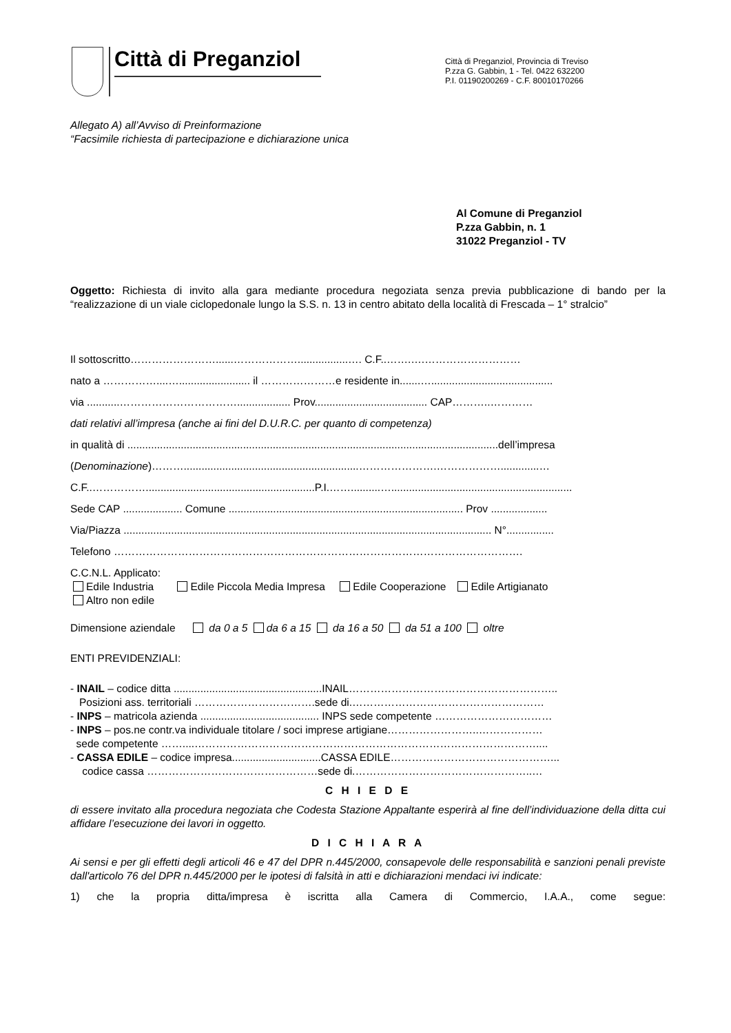Città di Preganziol
Città di Preganziol, Provincia di Treviso
P.zza G. Gabbin, 1 - Tel. 0422 632200
P.I. 01190200269 - C.F. 80010170266
Allegato A) all’Avviso di Preinformazione
“Facsimile richiesta di partecipazione e dichiarazione unica
Al Comune di Preganziol
P.zza Gabbin, n. 1
31022 Preganziol - TV
Oggetto: Richiesta di invito alla gara mediante procedura negoziata senza previa pubblicazione di bando per la “realizzazione di un viale ciclopedonale lungo la S.S. n. 13 in centro abitato della località di Frescada – 1° stralcio”
Il sottoscritto……………………......……………….................…. C.F..…….….………………………
nato a ……………....…........................ il …………………e residente in.......….........................................
via ...........…………………………….................. Prov...................................... CAP………..…………
dati relativi all’impresa (anche ai fini del D.U.R.C. per quanto di competenza)
in qualità di .............................................................................................................................dell’impresa
(Denominazione)………...........................................................………………….……………….............…
C.F..…………….........................................................P.I.……..........….............................................................
Sede CAP .................... Comune ............................................................................... Prov ...................
Via/Piazza ............................................................................................................................ N°................
Telefono …………………………………………………………………………………………………….
C.C.N.L. Applicato:
Edile Industria Edile Piccola Media Impresa Edile Cooperazione Edile Artigianato
Altro non edile
Dimensione aziendale da 0 a 5 da 6 a 15 da 16 a 50 da 51 a 100 oltre
ENTI PREVIDENZIALI:
- INAIL – codice ditta ..................................................INAIL…………………………………………………..
Posizioni ass. territoriali …………………………….sede di.………………………………………………
- INPS – matricola azienda ........................................ INPS sede competente ……………………………
- INPS – pos.ne contr.va individuale titolare / soci imprese artigiane……………………..………………
sede competente ……....……………………………………………………………………………………....
- CASSA EDILE – codice impresa..............................CASSA EDILE………………………………………...
codice cassa …………………………………………sede di.…………………………………………..…
C H I E D E
di essere invitato alla procedura negoziata che Codesta Stazione Appaltante esperirà al fine dell’individuazione della ditta cui affidare l’esecuzione dei lavori in oggetto.
D I C H I A R A
Ai sensi e per gli effetti degli articoli 46 e 47 del DPR n.445/2000, consapevole delle responsabilità e sanzioni penali previste dall'articolo 76 del DPR n.445/2000 per le ipotesi di falsità in atti e dichiarazioni mendaci ivi indicate:
1) che la propria ditta/impresa è iscritta alla Camera di Commercio, I.A.A., come segue: